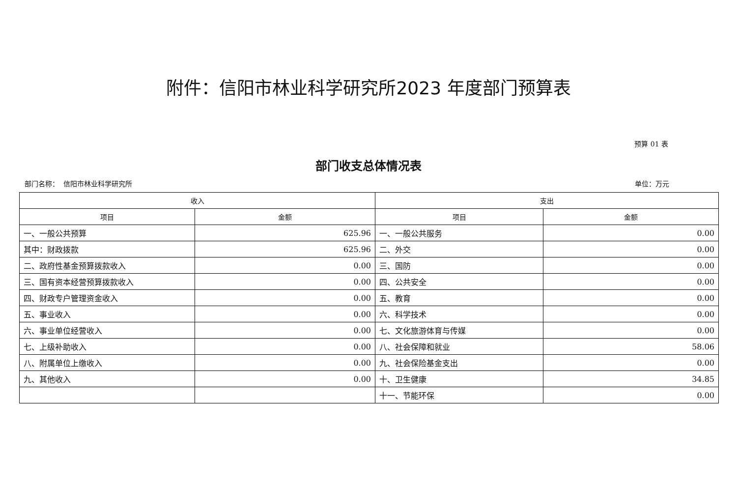附件：信阳市林业科学研究所2023 年度部门预算表
预算 01 表
部门收支总体情况表
部门名称： 信阳市林业科学研究所 单位：万元
| 收入 | | 支出 | |
| --- | --- | --- | --- |
| 项目 | 金额 | 项目 | 金额 |
| 一、一般公共预算 | 625.96 | 一、一般公共服务 | 0.00 |
| 其中：财政拨款 | 625.96 | 二、外交 | 0.00 |
| 二、政府性基金预算拨款收入 | 0.00 | 三、国防 | 0.00 |
| 三、国有资本经营预算拨款收入 | 0.00 | 四、公共安全 | 0.00 |
| 四、财政专户管理资金收入 | 0.00 | 五、教育 | 0.00 |
| 五、事业收入 | 0.00 | 六、科学技术 | 0.00 |
| 六、事业单位经营收入 | 0.00 | 七、文化旅游体育与传媒 | 0.00 |
| 七、上级补助收入 | 0.00 | 八、社会保障和就业 | 58.06 |
| 八、附属单位上缴收入 | 0.00 | 九、社会保险基金支出 | 0.00 |
| 九、其他收入 | 0.00 | 十、卫生健康 | 34.85 |
| | | 十一、节能环保 | 0.00 |